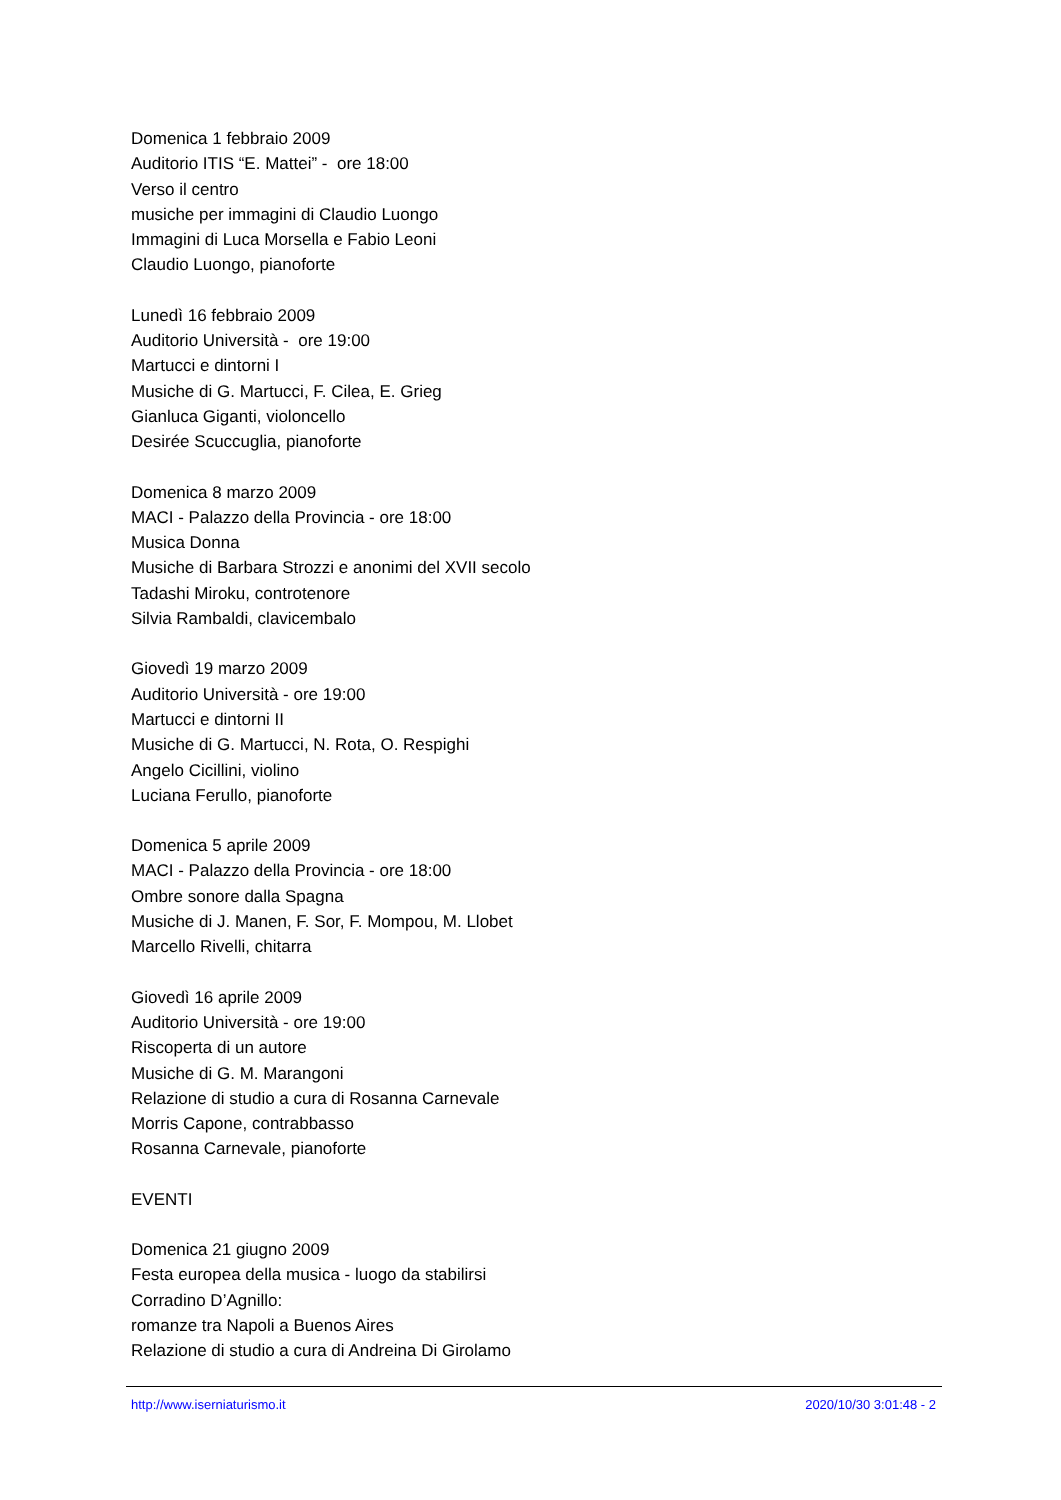Domenica 1 febbraio 2009
Auditorio ITIS “E. Mattei” - ore 18:00
Verso il centro
musiche per immagini di Claudio Luongo
Immagini di Luca Morsella e Fabio Leoni
Claudio Luongo, pianoforte
Lunedì 16 febbraio 2009
Auditorio Università - ore 19:00
Martucci e dintorni I
Musiche di G. Martucci, F. Cilea, E. Grieg
Gianluca Giganti, violoncello
Desirée Scuccuglia, pianoforte
Domenica 8 marzo 2009
MACI - Palazzo della Provincia - ore 18:00
Musica Donna
Musiche di Barbara Strozzi e anonimi del XVII secolo
Tadashi Miroku, controtenore
Silvia Rambaldi, clavicembalo
Giovedì 19 marzo 2009
Auditorio Università - ore 19:00
Martucci e dintorni II
Musiche di G. Martucci, N. Rota, O. Respighi
Angelo Cicillini, violino
Luciana Ferullo, pianoforte
Domenica 5 aprile 2009
MACI - Palazzo della Provincia - ore 18:00
Ombre sonore dalla Spagna
Musiche di J. Manen, F. Sor, F. Mompou, M. Llobet
Marcello Rivelli, chitarra
Giovedì 16 aprile 2009
Auditorio Università - ore 19:00
Riscoperta di un autore
Musiche di G. M. Marangoni
Relazione di studio a cura di Rosanna Carnevale
Morris Capone, contrabbasso
Rosanna Carnevale, pianoforte
EVENTI
Domenica 21 giugno 2009
Festa europea della musica - luogo da stabilirsi
Corradino D’Agnillo:
romanze tra Napoli a Buenos Aires
Relazione di studio a cura di Andreina Di Girolamo
http://www.iserniaturismo.it 2020/10/30 3:01:48 - 2